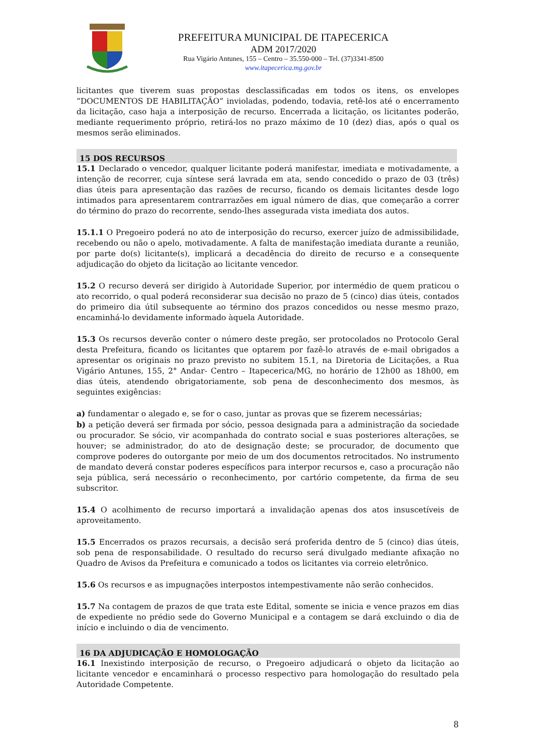PREFEITURA MUNICIPAL DE ITAPECERICA
ADM 2017/2020
Rua Vigário Antunes, 155 – Centro – 35.550-000 – Tel. (37)3341-8500
www.itapecerica.mg.gov.br
licitantes que tiverem suas propostas desclassificadas em todos os itens, os envelopes “DOCUMENTOS DE HABILITAÇÃO” invioladas, podendo, todavia, retê-los até o encerramento da licitação, caso haja a interposição de recurso. Encerrada a licitação, os licitantes poderão, mediante requerimento próprio, retirá-los no prazo máximo de 10 (dez) dias, após o qual os mesmos serão eliminados.
15 DOS RECURSOS
15.1 Declarado o vencedor, qualquer licitante poderá manifestar, imediata e motivadamente, a intenção de recorrer, cuja síntese será lavrada em ata, sendo concedido o prazo de 03 (três) dias úteis para apresentação das razões de recurso, ficando os demais licitantes desde logo intimados para apresentarem contrarrazões em igual número de dias, que começarão a correr do término do prazo do recorrente, sendo-lhes assegurada vista imediata dos autos.
15.1.1 O Pregoeiro poderá no ato de interposição do recurso, exercer juízo de admissibilidade, recebendo ou não o apelo, motivadamente. A falta de manifestação imediata durante a reunião, por parte do(s) licitante(s), implicará a decadência do direito de recurso e a consequente adjudicação do objeto da licitação ao licitante vencedor.
15.2 O recurso deverá ser dirigido à Autoridade Superior, por intermédio de quem praticou o ato recorrido, o qual poderá reconsiderar sua decisão no prazo de 5 (cinco) dias úteis, contados do primeiro dia útil subsequente ao término dos prazos concedidos ou nesse mesmo prazo, encaminhá-lo devidamente informado àquela Autoridade.
15.3 Os recursos deverão conter o número deste pregão, ser protocolados no Protocolo Geral desta Prefeitura, ficando os licitantes que optarem por fazê-lo através de e-mail obrigados a apresentar os originais no prazo previsto no subitem 15.1, na Diretoria de Licitações, a Rua Vigário Antunes, 155, 2° Andar- Centro – Itapecerica/MG, no horário de 12h00 as 18h00, em dias úteis, atendendo obrigatoriamente, sob pena de desconhecimento dos mesmos, às seguintes exigências:
a) fundamentar o alegado e, se for o caso, juntar as provas que se fizerem necessárias;
b) a petição deverá ser firmada por sócio, pessoa designada para a administração da sociedade ou procurador. Se sócio, vir acompanhada do contrato social e suas posteriores alterações, se houver; se administrador, do ato de designação deste; se procurador, de documento que comprove poderes do outorgante por meio de um dos documentos retrocitados. No instrumento de mandato deverá constar poderes específicos para interpor recursos e, caso a procuração não seja pública, será necessário o reconhecimento, por cartório competente, da firma de seu subscritor.
15.4 O acolhimento de recurso importará a invalidação apenas dos atos insuscetíveis de aproveitamento.
15.5 Encerrados os prazos recursais, a decisão será proferida dentro de 5 (cinco) dias úteis, sob pena de responsabilidade. O resultado do recurso será divulgado mediante afixação no Quadro de Avisos da Prefeitura e comunicado a todos os licitantes via correio eletrônico.
15.6 Os recursos e as impugnações interpostos intempestivamente não serão conhecidos.
15.7 Na contagem de prazos de que trata este Edital, somente se inicia e vence prazos em dias de expediente no prédio sede do Governo Municipal e a contagem se dará excluindo o dia de início e incluindo o dia de vencimento.
16 DA ADJUDICAÇÃO E HOMOLOGAÇÃO
16.1 Inexistindo interposição de recurso, o Pregoeiro adjudicará o objeto da licitação ao licitante vencedor e encaminhará o processo respectivo para homologação do resultado pela Autoridade Competente.
8